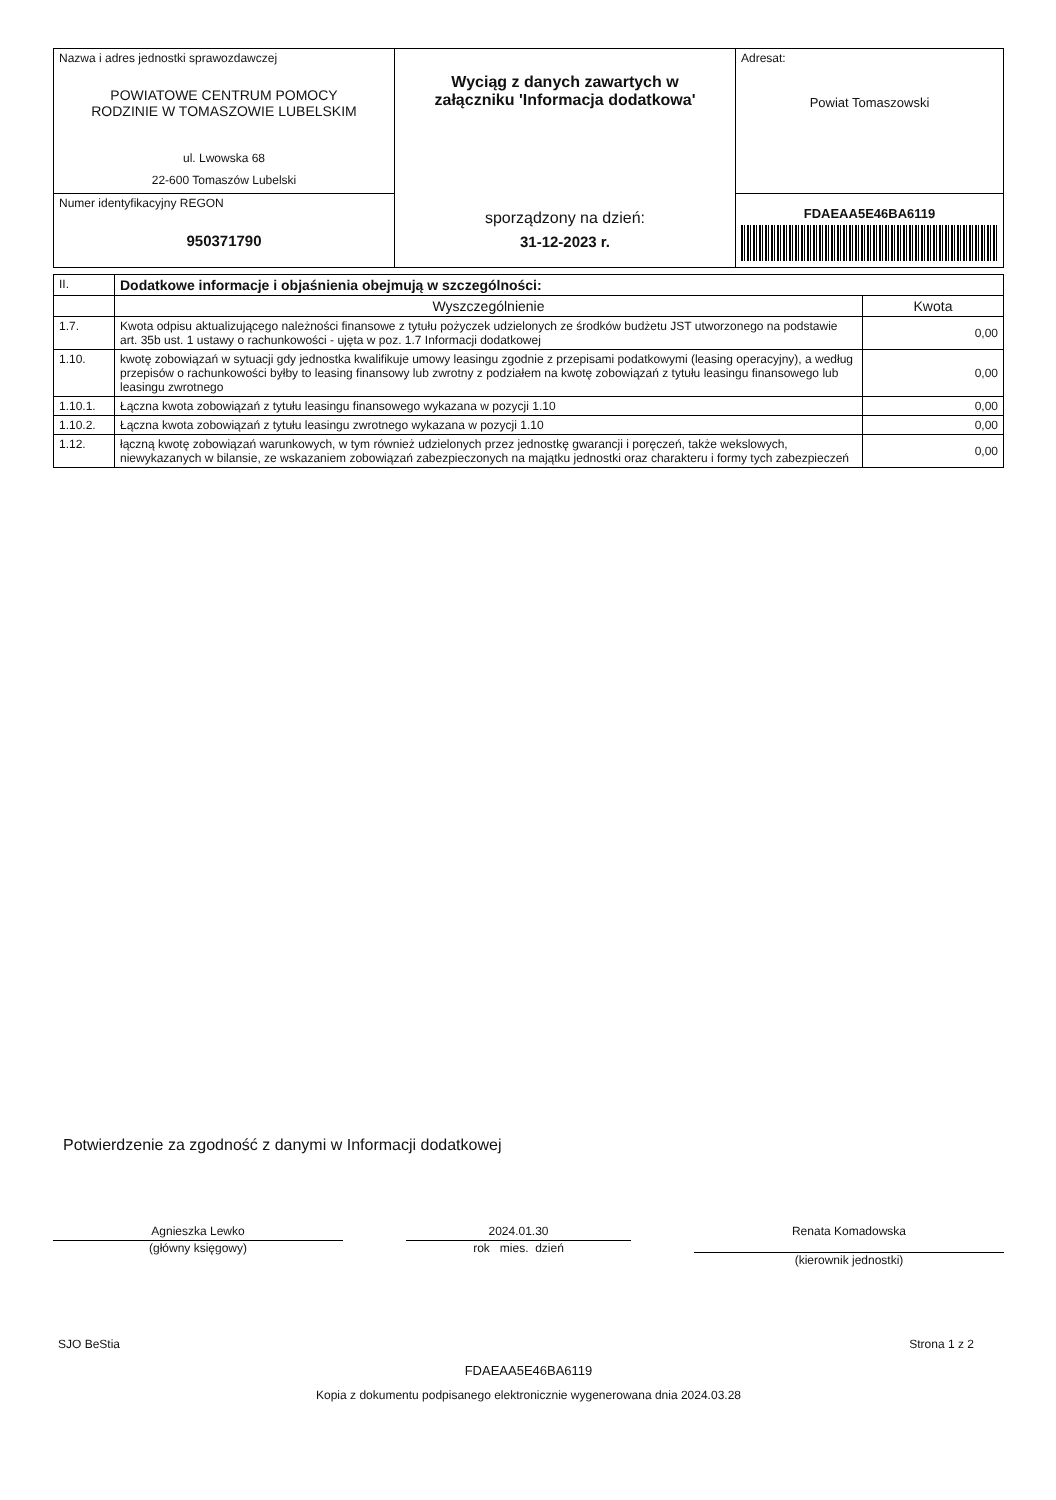| Nazwa i adres jednostki sprawozdawczej POWIATOWE CENTRUM POMOCY RODZINIE W TOMASZOWIE LUBELSKIM ul. Lwowska 68 22-600 Tomaszów Lubelski | Wyciąg z danych zawartych w załączniku 'Informacja dodatkowa' sporządzony na dzień: 31-12-2023 r. | Adresat: Powiat Tomaszowski |
| Numer identyfikacyjny REGON 950371790 | | FDAEAA5E46BA6119 |
| II. | Dodatkowe informacje i objaśnienia obejmują w szczególności: | |
| | Wyszczególnienie | Kwota |
| 1.7. | Kwota odpisu aktualizującego należności finansowe z tytułu pożyczek udzielonych ze środków budżetu JST utworzonego na podstawie art. 35b ust. 1 ustawy o rachunkowości - ujęta w poz. 1.7 Informacji dodatkowej | 0,00 |
| 1.10. | kwotę zobowiązań w sytuacji gdy jednostka kwalifikuje umowy leasingu zgodnie z przepisami podatkowymi (leasing operacyjny), a według przepisów o rachunkowości byłby to leasing finansowy lub zwrotny z podziałem na kwotę zobowiązań z tytułu leasingu finansowego lub leasingu zwrotnego | 0,00 |
| 1.10.1. | Łączna kwota zobowiązań z tytułu leasingu finansowego wykazana w pozycji 1.10 | 0,00 |
| 1.10.2. | Łączna kwota zobowiązań z tytułu leasingu zwrotnego wykazana w pozycji 1.10 | 0,00 |
| 1.12. | łączną kwotę zobowiązań warunkowych, w tym również udzielonych przez jednostkę gwarancji i poręczeń, także wekslowych, niewykazanych w bilansie, ze wskazaniem zobowiązań zabezpieczonych na majątku jednostki oraz charakteru i formy tych zabezpieczeń | 0,00 |
Potwierdzenie za zgodność z danymi w Informacji dodatkowej
Agnieszka Lewko
(główny księgowy)
2024.01.30
rok mies. dzień
Renata Komadowska
(kierownik jednostki)
SJO BeStia Strona 1 z 2
FDAEAA5E46BA6119
Kopia z dokumentu podpisanego elektronicznie wygenerowana dnia 2024.03.28